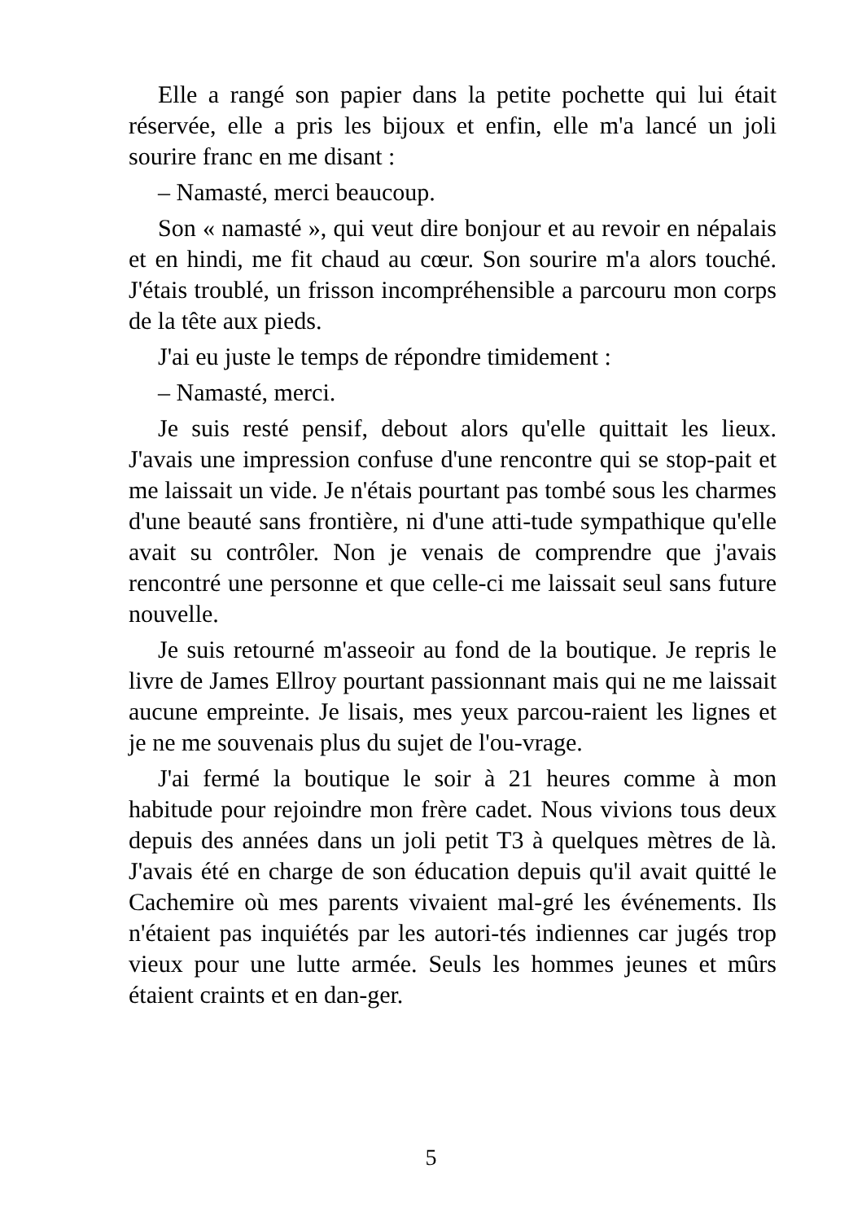Elle a rangé son papier dans la petite pochette qui lui était réservée, elle a pris les bijoux et enfin, elle m'a lancé un joli sourire franc en me disant :
– Namasté, merci beaucoup.
Son « namasté », qui veut dire bonjour et au revoir en népalais et en hindi, me fit chaud au cœur. Son sourire m'a alors touché. J'étais troublé, un frisson incompréhensible a parcouru mon corps de la tête aux pieds.
J'ai eu juste le temps de répondre timidement :
– Namasté, merci.
Je suis resté pensif, debout alors qu'elle quittait les lieux. J'avais une impression confuse d'une rencontre qui se stop-pait et me laissait un vide. Je n'étais pourtant pas tombé sous les charmes d'une beauté sans frontière, ni d'une atti-tude sympathique qu'elle avait su contrôler. Non je venais de comprendre que j'avais rencontré une personne et que celle-ci me laissait seul sans future nouvelle.
Je suis retourné m'asseoir au fond de la boutique. Je repris le livre de James Ellroy pourtant passionnant mais qui ne me laissait aucune empreinte. Je lisais, mes yeux parcou-raient les lignes et je ne me souvenais plus du sujet de l'ou-vrage.
J'ai fermé la boutique le soir à 21 heures comme à mon habitude pour rejoindre mon frère cadet. Nous vivions tous deux depuis des années dans un joli petit T3 à quelques mètres de là. J'avais été en charge de son éducation depuis qu'il avait quitté le Cachemire où mes parents vivaient mal-gré les événements. Ils n'étaient pas inquiétés par les autori-tés indiennes car jugés trop vieux pour une lutte armée. Seuls les hommes jeunes et mûrs étaient craints et en dan-ger.
5